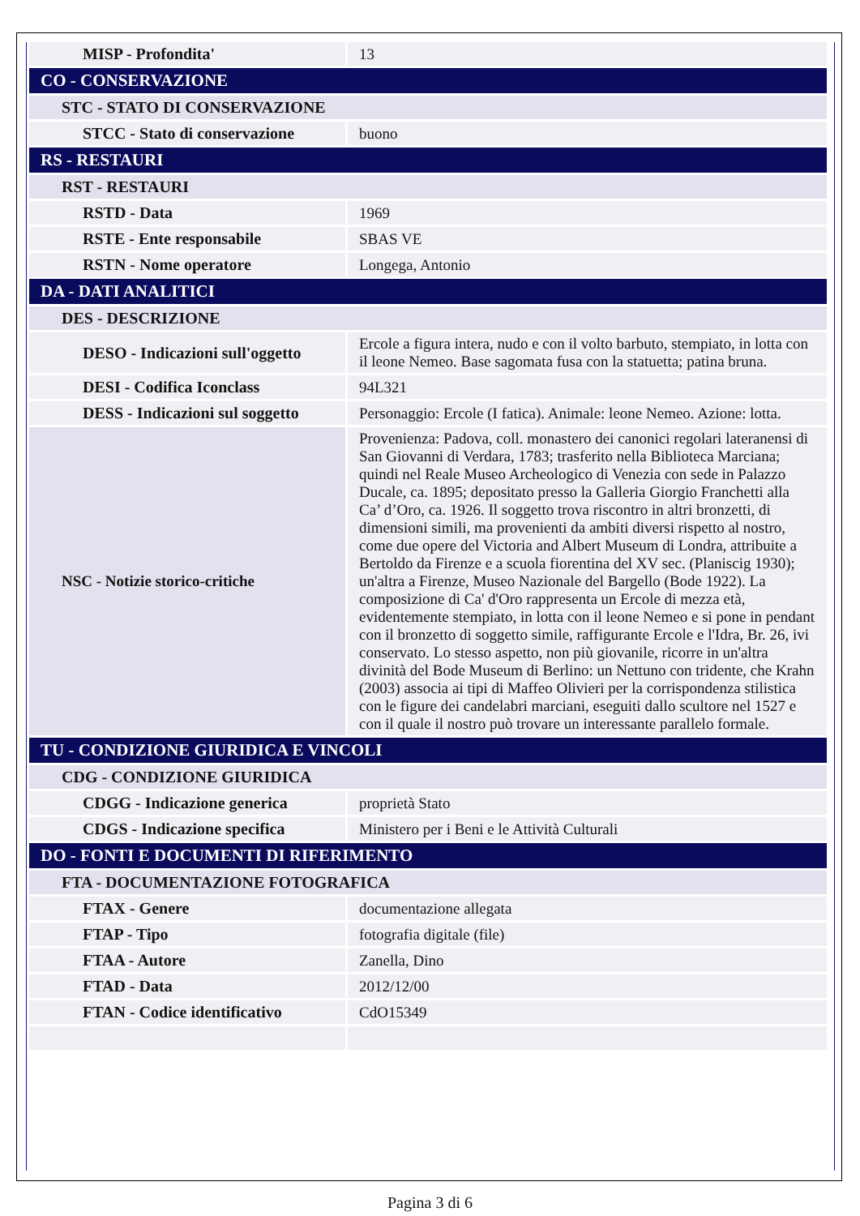| MISP - Profondita' | 13 |
| CO - CONSERVAZIONE | |
| STC - STATO DI CONSERVAZIONE | |
| STCC - Stato di conservazione | buono |
| RS - RESTAURI | |
| RST - RESTAURI | |
| RSTD - Data | 1969 |
| RSTE - Ente responsabile | SBAS VE |
| RSTN - Nome operatore | Longega, Antonio |
| DA - DATI ANALITICI | |
| DES - DESCRIZIONE | |
| DESO - Indicazioni sull'oggetto | Ercole a figura intera, nudo e con il volto barbuto, stempiato, in lotta con il leone Nemeo. Base sagomata fusa con la statuetta; patina bruna. |
| DESI - Codifica Iconclass | 94L321 |
| DESS - Indicazioni sul soggetto | Personaggio: Ercole (I fatica). Animale: leone Nemeo. Azione: lotta. |
| NSC - Notizie storico-critiche | Provenienza: Padova, coll. monastero dei canonici regolari lateranensi di San Giovanni di Verdara, 1783; trasferito nella Biblioteca Marciana; quindi nel Reale Museo Archeologico di Venezia con sede in Palazzo Ducale, ca. 1895; depositato presso la Galleria Giorgio Franchetti alla Ca’ d’Oro, ca. 1926. Il soggetto trova riscontro in altri bronzetti, di dimensioni simili, ma provenienti da ambiti diversi rispetto al nostro, come due opere del Victoria and Albert Museum di Londra, attribuite a Bertoldo da Firenze e a scuola fiorentina del XV sec. (Planiscig 1930); un'altra a Firenze, Museo Nazionale del Bargello (Bode 1922). La composizione di Ca' d'Oro rappresenta un Ercole di mezza età, evidentemente stempiato, in lotta con il leone Nemeo e si pone in pendant con il bronzetto di soggetto simile, raffigurante Ercole e l'Idra, Br. 26, ivi conservato. Lo stesso aspetto, non più giovanile, ricorre in un'altra divinità del Bode Museum di Berlino: un Nettuno con tridente, che Krahn (2003) associa ai tipi di Maffeo Olivieri per la corrispondenza stilistica con le figure dei candelabri marciani, eseguiti dallo scultore nel 1527 e con il quale il nostro può trovare un interessante parallelo formale. |
| TU - CONDIZIONE GIURIDICA E VINCOLI | |
| CDG - CONDIZIONE GIURIDICA | |
| CDGG - Indicazione generica | proprietà Stato |
| CDGS - Indicazione specifica | Ministero per i Beni e le Attività Culturali |
| DO - FONTI E DOCUMENTI DI RIFERIMENTO | |
| FTA - DOCUMENTAZIONE FOTOGRAFICA | |
| FTAX - Genere | documentazione allegata |
| FTAP - Tipo | fotografia digitale (file) |
| FTAA - Autore | Zanella, Dino |
| FTAD - Data | 2012/12/00 |
| FTAN - Codice identificativo | CdO15349 |
Pagina 3 di 6